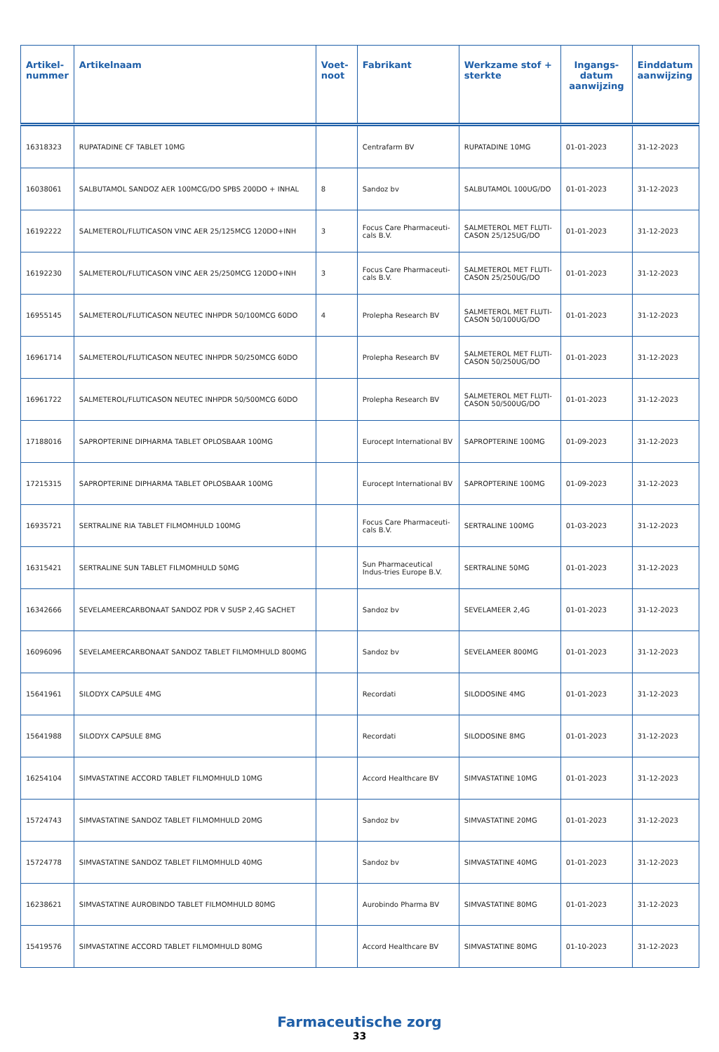| Artikel- nummer | Artikelnaam | Voet- noot | Fabrikant | Werkzame stof + sterkte | Ingangs- datum aanwijzing | Einddatum aanwijzing |
| --- | --- | --- | --- | --- | --- | --- |
| 16318323 | RUPATADINE CF TABLET 10MG | | Centrafarm BV | RUPATADINE 10MG | 01-01-2023 | 31-12-2023 |
| 16038061 | SALBUTAMOL SANDOZ AER 100MCG/DO SPBS 200DO + INHAL | 8 | Sandoz bv | SALBUTAMOL 100UG/DO | 01-01-2023 | 31-12-2023 |
| 16192222 | SALMETEROL/FLUTICASON VINC AER 25/125MCG 120DO+INH | 3 | Focus Care Pharmaceuti-cals B.V. | SALMETEROL MET FLUTI-CASON 25/125UG/DO | 01-01-2023 | 31-12-2023 |
| 16192230 | SALMETEROL/FLUTICASON VINC AER 25/250MCG 120DO+INH | 3 | Focus Care Pharmaceuti-cals B.V. | SALMETEROL MET FLUTI-CASON 25/250UG/DO | 01-01-2023 | 31-12-2023 |
| 16955145 | SALMETEROL/FLUTICASON NEUTEC INHPDR 50/100MCG 60DO | 4 | Prolepha Research BV | SALMETEROL MET FLUTI-CASON 50/100UG/DO | 01-01-2023 | 31-12-2023 |
| 16961714 | SALMETEROL/FLUTICASON NEUTEC INHPDR 50/250MCG 60DO | | Prolepha Research BV | SALMETEROL MET FLUTI-CASON 50/250UG/DO | 01-01-2023 | 31-12-2023 |
| 16961722 | SALMETEROL/FLUTICASON NEUTEC INHPDR 50/500MCG 60DO | | Prolepha Research BV | SALMETEROL MET FLUTI-CASON 50/500UG/DO | 01-01-2023 | 31-12-2023 |
| 17188016 | SAPROPTERINE DIPHARMA TABLET OPLOSBAAR 100MG | | Eurocept International BV | SAPROPTERINE 100MG | 01-09-2023 | 31-12-2023 |
| 17215315 | SAPROPTERINE DIPHARMA TABLET OPLOSBAAR 100MG | | Eurocept International BV | SAPROPTERINE 100MG | 01-09-2023 | 31-12-2023 |
| 16935721 | SERTRALINE RIA TABLET FILMOMHULD 100MG | | Focus Care Pharmaceuti-cals B.V. | SERTRALINE 100MG | 01-03-2023 | 31-12-2023 |
| 16315421 | SERTRALINE SUN TABLET FILMOMHULD 50MG | | Sun Pharmaceutical Indus-tries Europe B.V. | SERTRALINE 50MG | 01-01-2023 | 31-12-2023 |
| 16342666 | SEVELAMEERCARBONAAT SANDOZ PDR V SUSP 2,4G SACHET | | Sandoz bv | SEVELAMEER 2,4G | 01-01-2023 | 31-12-2023 |
| 16096096 | SEVELAMEERCARBONAAT SANDOZ TABLET FILMOMHULD 800MG | | Sandoz bv | SEVELAMEER 800MG | 01-01-2023 | 31-12-2023 |
| 15641961 | SILODYX CAPSULE 4MG | | Recordati | SILODOSINE 4MG | 01-01-2023 | 31-12-2023 |
| 15641988 | SILODYX CAPSULE 8MG | | Recordati | SILODOSINE 8MG | 01-01-2023 | 31-12-2023 |
| 16254104 | SIMVASTATINE ACCORD TABLET FILMOMHULD 10MG | | Accord Healthcare BV | SIMVASTATINE 10MG | 01-01-2023 | 31-12-2023 |
| 15724743 | SIMVASTATINE SANDOZ TABLET FILMOMHULD 20MG | | Sandoz bv | SIMVASTATINE 20MG | 01-01-2023 | 31-12-2023 |
| 15724778 | SIMVASTATINE SANDOZ TABLET FILMOMHULD 40MG | | Sandoz bv | SIMVASTATINE 40MG | 01-01-2023 | 31-12-2023 |
| 16238621 | SIMVASTATINE AUROBINDO TABLET FILMOMHULD 80MG | | Aurobindo Pharma BV | SIMVASTATINE 80MG | 01-01-2023 | 31-12-2023 |
| 15419576 | SIMVASTATINE ACCORD TABLET FILMOMHULD 80MG | | Accord Healthcare BV | SIMVASTATINE 80MG | 01-10-2023 | 31-12-2023 |
Farmaceutische zorg
33